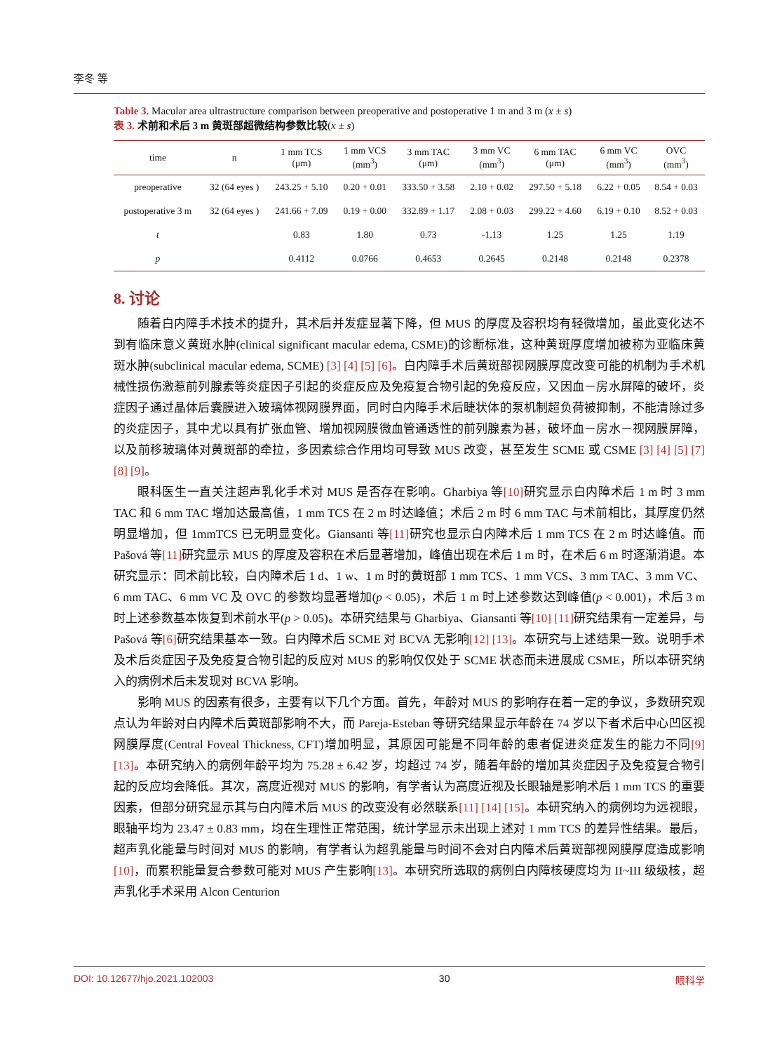李冬 等
Table 3. Macular area ultrastructure comparison between preoperative and postoperative 1 m and 3 m (x ± s)
表 3. 术前和术后 3 m 黄斑部超微结构参数比较(x ± s)
| time | n | 1 mm TCS (μm) | 1 mm VCS (mm<sup>3</sup>) | 3 mm TAC (μm) | 3 mm VC (mm<sup>3</sup>) | 6 mm TAC (μm) | 6 mm VC (mm<sup>3</sup>) | OVC (mm<sup>3</sup>) |
| --- | --- | --- | --- | --- | --- | --- | --- | --- |
| preoperative | 32 (64 eyes ) | 243.25 + 5.10 | 0.20 + 0.01 | 333.50 + 3.58 | 2.10 + 0.02 | 297.50 + 5.18 | 6.22 + 0.05 | 8.54 + 0.03 |
| postoperative 3 m | 32 (64 eyes ) | 241.66 + 7.09 | 0.19 + 0.00 | 332.89 + 1.17 | 2.08 + 0.03 | 299.22 + 4.60 | 6.19 + 0.10 | 8.52 + 0.03 |
| t | | 0.83 | 1.80 | 0.73 | -1.13 | 1.25 | 1.25 | 1.19 |
| p | | 0.4112 | 0.0766 | 0.4653 | 0.2645 | 0.2148 | 0.2148 | 0.2378 |
8. 讨论
随着白内障手术技术的提升，其术后并发症显著下降，但 MUS 的厚度及容积均有轻微增加，虽此变化达不到有临床意义黄斑水肿(clinical significant macular edema, CSME)的诊断标准，这种黄斑厚度增加被称为亚临床黄斑水肿(subclinical macular edema, SCME) [3] [4] [5] [6]。白内障手术后黄斑部视网膜厚度改变可能的机制为手术机械性损伤激惹前列腺素等炎症因子引起的炎症反应及免疫复合物引起的免疫反应，又因血－房水屏障的破坏，炎症因子通过晶体后囊膜进入玻璃体视网膜界面，同时白内障手术后睫状体的泵机制超负荷被抑制，不能清除过多的炎症因子，其中尤以具有扩张血管、增加视网膜微血管通透性的前列腺素为甚，破坏血－房水－视网膜屏障，以及前移玻璃体对黄斑部的牵拉，多因素综合作用均可导致 MUS 改变，甚至发生 SCME 或 CSME [3] [4] [5] [7] [8] [9]。
眼科医生一直关注超声乳化手术对 MUS 是否存在影响。Gharbiya 等[10] 研究显示白内障术后 1 m 时 3 mm TAC 和 6 mm TAC 增加达最高值，1 mm TCS 在 2 m 时达峰值；术后 2 m 时 6 mm TAC 与术前相比，其厚度仍然明显增加，但 1mmTCS 已无明显变化。Giansanti 等[11] 研究也显示白内障术后 1 mm TCS 在 2 m 时达峰值。而 Pašová 等[11] 研究显示 MUS 的厚度及容积在术后显著增加，峰值出现在术后 1 m 时，在术后 6 m 时逐渐消退。本研究显示：同术前比较，白内障术后 1 d、1 w、1 m 时的黄斑部 1 mm TCS、1 mm VCS、3 mm TAC、3 mm VC、6 mm TAC、6 mm VC 及 OVC 的参数均显著增加(p < 0.05)，术后 1 m 时上述参数达到峰值(p < 0.001)，术后 3 m 时上述参数基本恢复到术前水平(p > 0.05)。本研究结果与 Gharbiya、Giansanti 等[10] [11] 研究结果有一定差异，与 Pašová 等[6] 研究结果基本一致。白内障术后 SCME 对 BCVA 无影响[12] [13]。本研究与上述结果一致。说明手术及术后炎症因子及免疫复合物引起的反应对 MUS 的影响仅仅处于 SCME 状态而未进展成 CSME，所以本研究纳入的病例术后未发现对 BCVA 影响。
影响 MUS 的因素有很多，主要有以下几个方面。首先，年龄对 MUS 的影响存在着一定的争议，多数研究观点认为年龄对白内障术后黄斑部影响不大，而 Pareja-Esteban 等研究结果显示年龄在 74 岁以下者术后中心凹区视网膜厚度(Central Foveal Thickness, CFT)增加明显，其原因可能是不同年龄的患者促进炎症发生的能力不同[9] [13]。本研究纳入的病例年龄平均为 75.28 ± 6.42 岁，均超过 74 岁，随着年龄的增加其炎症因子及免疫复合物引起的反应均会降低。其次，高度近视对 MUS 的影响，有学者认为高度近视及长眼轴是影响术后 1 mm TCS 的重要因素，但部分研究显示其与白内障术后 MUS 的改变没有必然联系[11] [14] [15]。本研究纳入的病例均为远视眼，眼轴平均为 23.47 ± 0.83 mm，均在生理性正常范围，统计学显示未出现上述对 1 mm TCS 的差异性结果。最后，超声乳化能量与时间对 MUS 的影响，有学者认为超乳能量与时间不会对白内障术后黄斑部视网膜厚度造成影响[10]，而累积能量复合参数可能对 MUS 产生影响[13]。本研究所选取的病例白内障核硬度均为 II~III 级级核，超声乳化手术采用 Alcon Centurion
DOI: 10.12677/hjo.2021.102003 30 眼科学